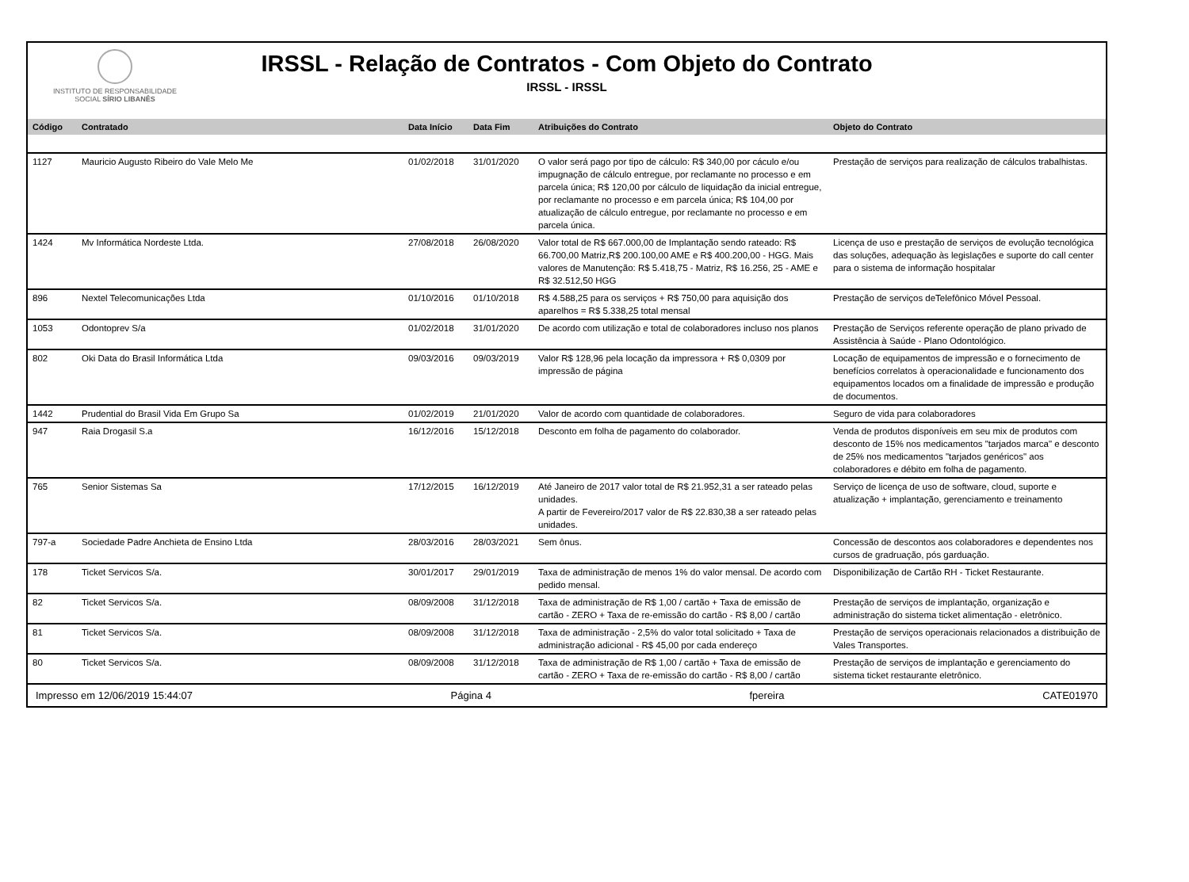INSTITUTO DE RESPONSABILIDADE
SOCIAL SÍRIO LIBANÊS
IRSSL - Relação de Contratos - Com Objeto do Contrato
IRSSL - IRSSL
| Código | Contratado | Data Início | Data Fim | Atribuições do Contrato | Objeto do Contrato |
| --- | --- | --- | --- | --- | --- |
| 1127 | Mauricio Augusto Ribeiro do Vale Melo Me | 01/02/2018 | 31/01/2020 | O valor será pago por tipo de cálculo: R$ 340,00 por cáculo e/ou impugnação de cálculo entregue, por reclamante no processo e em parcela única; R$ 120,00 por cálculo de liquidação da inicial entregue, por reclamante no processo e em parcela única; R$ 104,00 por atualização de cálculo entregue, por reclamante no processo e em parcela única. | Prestação de serviços para realização de cálculos trabalhistas. |
| 1424 | Mv Informática Nordeste Ltda. | 27/08/2018 | 26/08/2020 | Valor total de R$ 667.000,00 de Implantação sendo rateado: R$ 66.700,00 Matriz,R$ 200.100,00 AME e R$ 400.200,00 - HGG. Mais valores de Manutenção: R$ 5.418,75 - Matriz, R$ 16.256, 25 - AME e R$ 32.512,50 HGG | Licença de uso e prestação de serviços de evolução tecnológica das soluções, adequação às legislações e suporte do call center para o sistema de informação hospitalar |
| 896 | Nextel Telecomunicações Ltda | 01/10/2016 | 01/10/2018 | R$ 4.588,25 para os serviços + R$ 750,00 para aquisição dos aparelhos = R$ 5.338,25 total mensal | Prestação de serviços deTelefônico Móvel Pessoal. |
| 1053 | Odontoprev S/a | 01/02/2018 | 31/01/2020 | De acordo com utilização e total de colaboradores incluso nos planos | Prestação de Serviços referente operação de plano privado de Assistência à Saúde - Plano Odontológico. |
| 802 | Oki Data do Brasil Informática Ltda | 09/03/2016 | 09/03/2019 | Valor R$ 128,96 pela locação da impressora + R$ 0,0309 por impressão de página | Locação de equipamentos de impressão e o fornecimento de benefícios correlatos à operacionalidade e funcionamento dos equipamentos locados om a finalidade de impressão e produção de documentos. |
| 1442 | Prudential do Brasil Vida Em Grupo Sa | 01/02/2019 | 21/01/2020 | Valor de acordo com quantidade de colaboradores. | Seguro de vida para colaboradores |
| 947 | Raia Drogasil S.a | 16/12/2016 | 15/12/2018 | Desconto em folha de pagamento do colaborador. | Venda de produtos disponíveis em seu mix de produtos com desconto de 15% nos medicamentos "tarjados marca" e desconto de 25% nos medicamentos "tarjados genéricos" aos colaboradores e débito em folha de pagamento. |
| 765 | Senior Sistemas Sa | 17/12/2015 | 16/12/2019 | Até Janeiro de 2017 valor total de R$ 21.952,31 a ser rateado pelas unidades. A partir de Fevereiro/2017 valor de R$ 22.830,38 a ser rateado pelas unidades. | Serviço de licença de uso de software, cloud, suporte e atualização + implantação, gerenciamento e treinamento |
| 797-a | Sociedade Padre Anchieta de Ensino Ltda | 28/03/2016 | 28/03/2021 | Sem ônus. | Concessão de descontos aos colaboradores e dependentes nos cursos de gradruação, pós garduação. |
| 178 | Ticket Servicos S/a. | 30/01/2017 | 29/01/2019 | Taxa de administração de menos 1% do valor mensal. De acordo com pedido mensal. | Disponibilização de Cartão RH - Ticket Restaurante. |
| 82 | Ticket Servicos S/a. | 08/09/2008 | 31/12/2018 | Taxa de administração de R$ 1,00 / cartão + Taxa de emissão de cartão - ZERO + Taxa de re-emissão do cartão - R$ 8,00 / cartão | Prestação de serviços de implantação, organização e administração do sistema ticket alimentação - eletrônico. |
| 81 | Ticket Servicos S/a. | 08/09/2008 | 31/12/2018 | Taxa de administração - 2,5% do valor total solicitado + Taxa de administração adicional - R$ 45,00 por cada endereço | Prestação de serviços operacionais relacionados a distribuição de Vales Transportes. |
| 80 | Ticket Servicos S/a. | 08/09/2008 | 31/12/2018 | Taxa de administração de R$ 1,00 / cartão + Taxa de emissão de cartão - ZERO + Taxa de re-emissão do cartão - R$ 8,00 / cartão | Prestação de serviços de implantação e gerenciamento do sistema ticket restaurante eletrônico. |
Impresso em 12/06/2019 15:44:07 Página 4 fpereira CATE01970